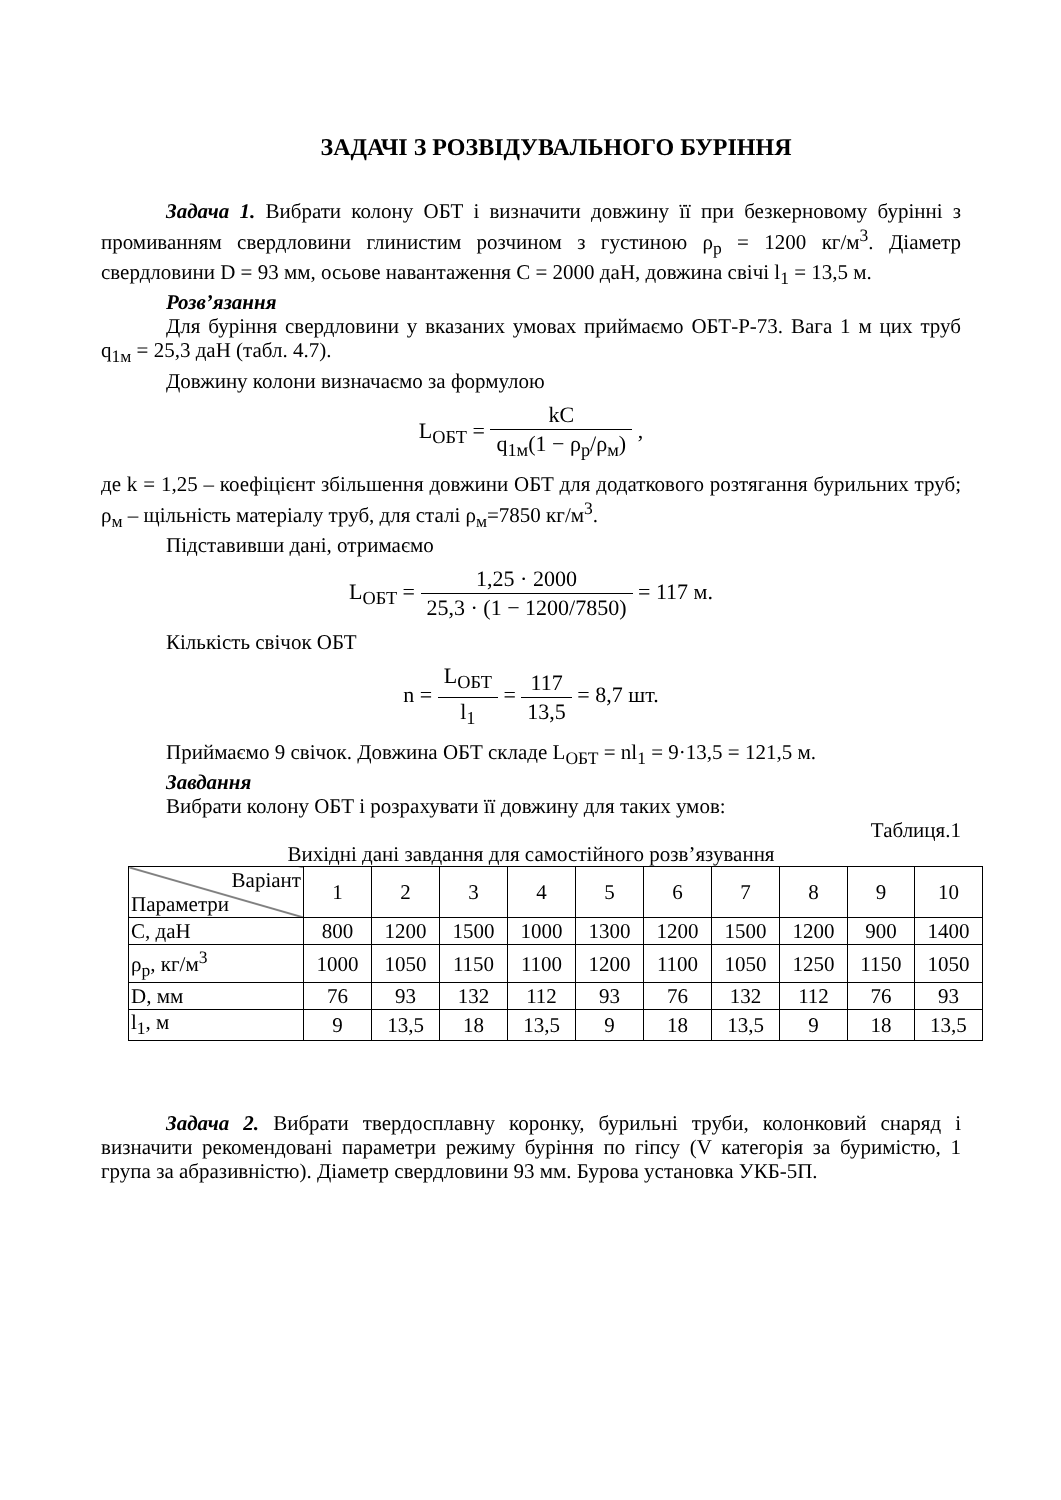ЗАДАЧІ З РОЗВІДУВАЛЬНОГО БУРІННЯ
Задача 1. Вибрати колону ОБТ і визначити довжину її при безкерновому бурінні з промиванням свердловини глинистим розчином з густиною ρ<sub>р</sub> = 1200 кг/м<sup>3</sup>. Діаметр свердловини D = 93 мм, осьове навантаження С = 2000 даН, довжина свічі l<sub>1</sub> = 13,5 м.
Розв’язання
Для буріння свердловини у вказаних умовах приймаємо ОБТ-Р-73. Вага 1 м цих труб q<sub>1м</sub> = 25,3 даН (табл. 4.7).
Довжину колони визначаємо за формулою
L<sub>ОБТ</sub> = kC q<sub>1м</sub>(1 − ρ<sub>р</sub>/ρ<sub>м</sub>) ,
де k = 1,25 – коефіцієнт збільшення довжини ОБТ для додаткового розтягання бурильних труб; ρ<sub>м</sub> – щільність матеріалу труб, для сталі ρ<sub>м</sub>=7850 кг/м<sup>3</sup>.
Підставивши дані, отримаємо
L<sub>ОБТ</sub> = 1,25 · 2000 25,3 · (1 − 1200/7850) = 117 м.
Кількість свічок ОБТ
n = L<sub>ОБТ</sub> l<sub>1</sub> = 117 13,5 = 8,7 шт.
Приймаємо 9 свічок. Довжина ОБТ складе L<sub>ОБТ</sub> = nl<sub>1</sub> = 9·13,5 = 121,5 м.
Завдання
Вибрати колону ОБТ і розрахувати її довжину для таких умов:
Таблиця.1
Вихідні дані завдання для самостійного розв’язування
| Варіант Параметри | 1 | 2 | 3 | 4 | 5 | 6 | 7 | 8 | 9 | 10 |
| С, даН | 800 | 1200 | 1500 | 1000 | 1300 | 1200 | 1500 | 1200 | 900 | 1400 |
| ρ<sub>р</sub>, кг/м<sup>3</sup> | 1000 | 1050 | 1150 | 1100 | 1200 | 1100 | 1050 | 1250 | 1150 | 1050 |
| D, мм | 76 | 93 | 132 | 112 | 93 | 76 | 132 | 112 | 76 | 93 |
| l<sub>1</sub>, м | 9 | 13,5 | 18 | 13,5 | 9 | 18 | 13,5 | 9 | 18 | 13,5 |
Задача 2. Вибрати твердосплавну коронку, бурильні труби, колонковий снаряд і визначити рекомендовані параметри режиму буріння по гіпсу (V категорія за буримістю, 1 група за абразивністю). Діаметр свердловини 93 мм. Бурова установка УКБ-5П.